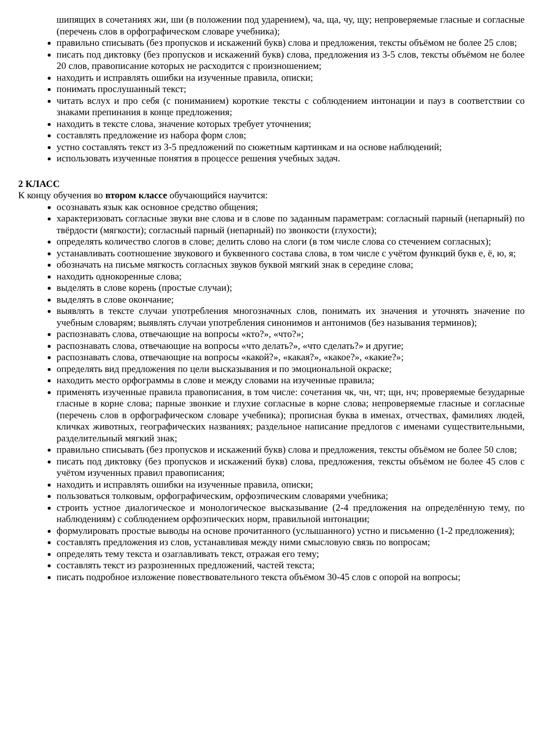шипящих в сочетаниях жи, ши (в положении под ударением), ча, ща, чу, щу; непроверяемые гласные и согласные (перечень слов в орфографическом словаре учебника);
правильно списывать (без пропусков и искажений букв) слова и предложения, тексты объёмом не более 25 слов;
писать под диктовку (без пропусков и искажений букв) слова, предложения из 3-5 слов, тексты объёмом не более 20 слов, правописание которых не расходится с произношением;
находить и исправлять ошибки на изученные правила, описки;
понимать прослушанный текст;
читать вслух и про себя (с пониманием) короткие тексты с соблюдением интонации и пауз в соответствии со знаками препинания в конце предложения;
находить в тексте слова, значение которых требует уточнения;
составлять предложение из набора форм слов;
устно составлять текст из 3-5 предложений по сюжетным картинкам и на основе наблюдений;
использовать изученные понятия в процессе решения учебных задач.
2 КЛАСС
К концу обучения во втором классе обучающийся научится:
осознавать язык как основное средство общения;
характеризовать согласные звуки вне слова и в слове по заданным параметрам: согласный парный (непарный) по твёрдости (мягкости); согласный парный (непарный) по звонкости (глухости);
определять количество слогов в слове; делить слово на слоги (в том числе слова со стечением согласных);
устанавливать соотношение звукового и буквенного состава слова, в том числе с учётом функций букв е, ё, ю, я;
обозначать на письме мягкость согласных звуков буквой мягкий знак в середине слова;
находить однокоренные слова;
выделять в слове корень (простые случаи);
выделять в слове окончание;
выявлять в тексте случаи употребления многозначных слов, понимать их значения и уточнять значение по учебным словарям; выявлять случаи употребления синонимов и антонимов (без называния терминов);
распознавать слова, отвечающие на вопросы «кто?», «что?»;
распознавать слова, отвечающие на вопросы «что делать?», «что сделать?» и другие;
распознавать слова, отвечающие на вопросы «какой?», «какая?», «какое?», «какие?»;
определять вид предложения по цели высказывания и по эмоциональной окраске;
находить место орфограммы в слове и между словами на изученные правила;
применять изученные правила правописания, в том числе: сочетания чк, чн, чт; щн, нч; проверяемые безударные гласные в корне слова; парные звонкие и глухие согласные в корне слова; непроверяемые гласные и согласные (перечень слов в орфографическом словаре учебника); прописная буква в именах, отчествах, фамилиях людей, кличках животных, географических названиях; раздельное написание предлогов с именами существительными, разделительный мягкий знак;
правильно списывать (без пропусков и искажений букв) слова и предложения, тексты объёмом не более 50 слов;
писать под диктовку (без пропусков и искажений букв) слова, предложения, тексты объёмом не более 45 слов с учётом изученных правил правописания;
находить и исправлять ошибки на изученные правила, описки;
пользоваться толковым, орфографическим, орфоэпическим словарями учебника;
строить устное диалогическое и монологическое высказывание (2-4 предложения на определённую тему, по наблюдениям) с соблюдением орфоэпических норм, правильной интонации;
формулировать простые выводы на основе прочитанного (услышанного) устно и письменно (1-2 предложения);
составлять предложения из слов, устанавливая между ними смысловую связь по вопросам;
определять тему текста и озаглавливать текст, отражая его тему;
составлять текст из разрозненных предложений, частей текста;
писать подробное изложение повествовательного текста объёмом 30-45 слов с опорой на вопросы;